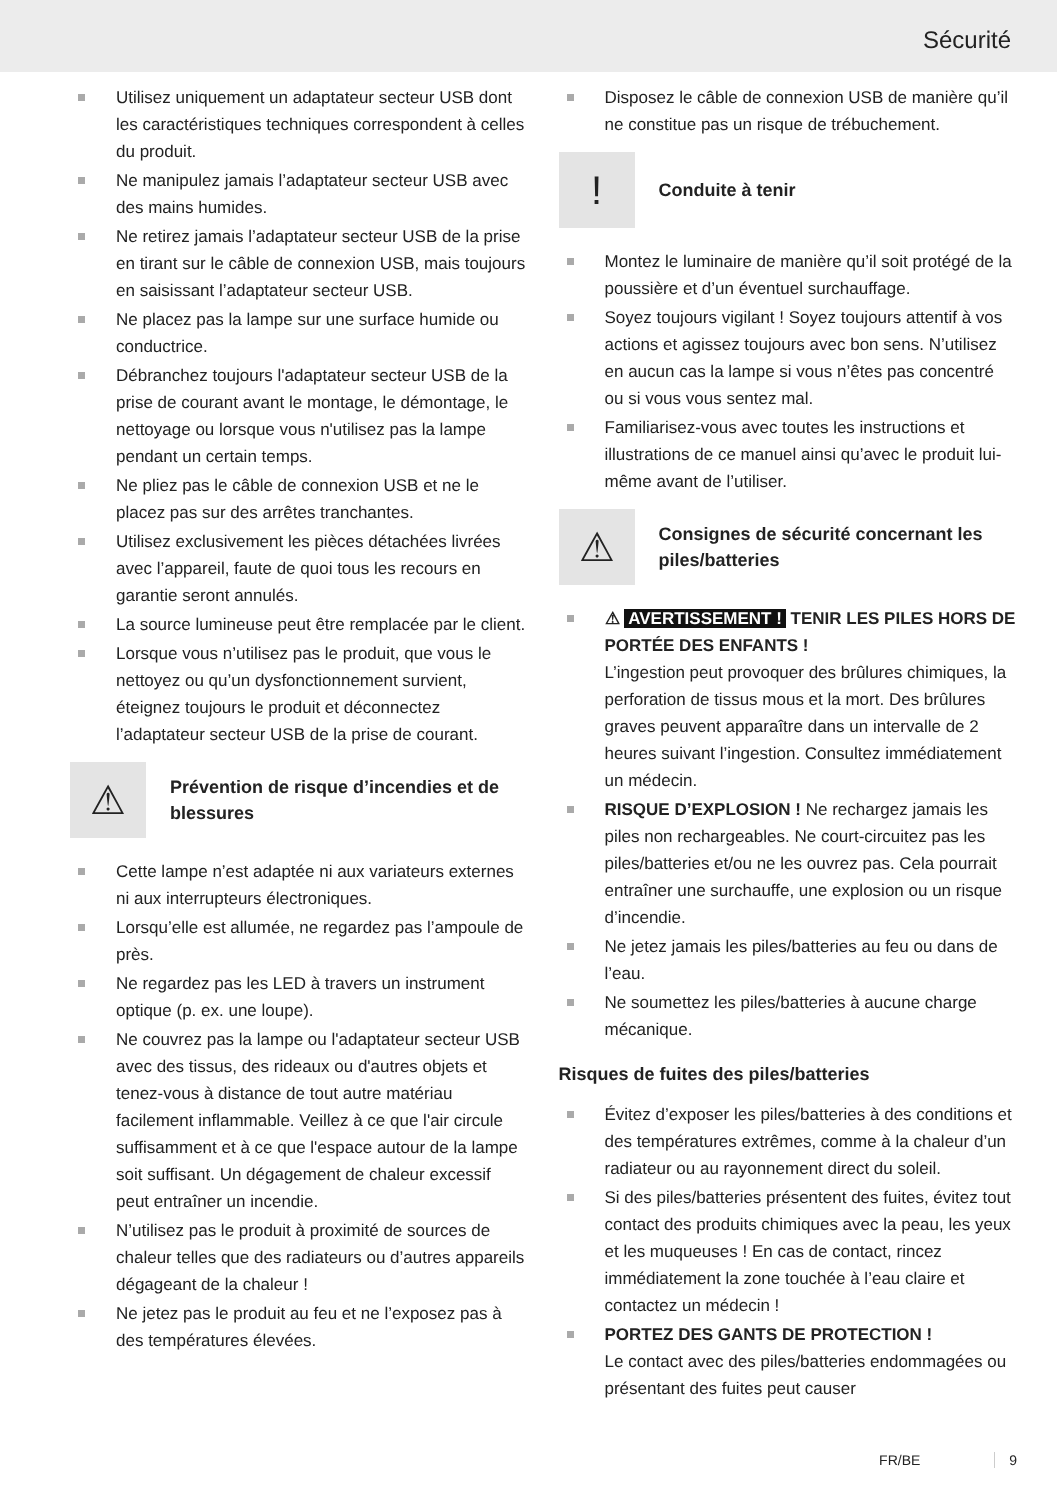Sécurité
Utilisez uniquement un adaptateur secteur USB dont les caractéristiques techniques correspondent à celles du produit.
Ne manipulez jamais l’adaptateur secteur USB avec des mains humides.
Ne retirez jamais l’adaptateur secteur USB de la prise en tirant sur le câble de connexion USB, mais toujours en saisissant l’adaptateur secteur USB.
Ne placez pas la lampe sur une surface humide ou conductrice.
Débranchez toujours l'adaptateur secteur USB de la prise de courant avant le montage, le démontage, le nettoyage ou lorsque vous n'utilisez pas la lampe pendant un certain temps.
Ne pliez pas le câble de connexion USB et ne le placez pas sur des arrêtes tranchantes.
Utilisez exclusivement les pièces détachées livrées avec l’appareil, faute de quoi tous les recours en garantie seront annulés.
La source lumineuse peut être remplacée par le client.
Lorsque vous n’utilisez pas le produit, que vous le nettoyez ou qu’un dysfonctionnement survient, éteignez toujours le produit et déconnectez l’adaptateur secteur USB de la prise de courant.
⚠
Prévention de risque d’incendies et de blessures
Cette lampe n’est adaptée ni aux variateurs externes ni aux interrupteurs électroniques.
Lorsqu’elle est allumée, ne regardez pas l’ampoule de près.
Ne regardez pas les LED à travers un instrument optique (p. ex. une loupe).
Ne couvrez pas la lampe ou l'adaptateur secteur USB avec des tissus, des rideaux ou d'autres objets et tenez-vous à distance de tout autre matériau facilement inflammable. Veillez à ce que l'air circule suffisamment et à ce que l'espace autour de la lampe soit suffisant. Un dégagement de chaleur excessif peut entraîner un incendie.
N’utilisez pas le produit à proximité de sources de chaleur telles que des radiateurs ou d’autres appareils dégageant de la chaleur !
Ne jetez pas le produit au feu et ne l’exposez pas à des températures élevées.
Disposez le câble de connexion USB de manière qu’il ne constitue pas un risque de trébuchement.
!
Conduite à tenir
Montez le luminaire de manière qu’il soit protégé de la poussière et d’un éventuel surchauffage.
Soyez toujours vigilant ! Soyez toujours attentif à vos actions et agissez toujours avec bon sens. N’utilisez en aucun cas la lampe si vous n’êtes pas concentré ou si vous vous sentez mal.
Familiarisez-vous avec toutes les instructions et illustrations de ce manuel ainsi qu’avec le produit lui-même avant de l’utiliser.
⚠
Consignes de sécurité concernant les piles/batteries
⚠ AVERTISSEMENT ! TENIR LES PILES HORS DE PORTÉE DES ENFANTS !
L’ingestion peut provoquer des brûlures chimiques, la perforation de tissus mous et la mort. Des brûlures graves peuvent apparaître dans un intervalle de 2 heures suivant l’ingestion. Consultez immédiatement un médecin.
RISQUE D’EXPLOSION ! Ne rechargez jamais les piles non rechargeables. Ne court-circuitez pas les piles/batteries et/ou ne les ouvrez pas. Cela pourrait entraîner une surchauffe, une explosion ou un risque d’incendie.
Ne jetez jamais les piles/batteries au feu ou dans de l’eau.
Ne soumettez les piles/batteries à aucune charge mécanique.
Risques de fuites des piles/batteries
Évitez d’exposer les piles/batteries à des conditions et des températures extrêmes, comme à la chaleur d’un radiateur ou au rayonnement direct du soleil.
Si des piles/batteries présentent des fuites, évitez tout contact des produits chimiques avec la peau, les yeux et les muqueuses ! En cas de contact, rincez immédiatement la zone touchée à l’eau claire et contactez un médecin !
PORTEZ DES GANTS DE PROTECTION !
Le contact avec des piles/batteries endommagées ou présentant des fuites peut causer
FR/BE 9